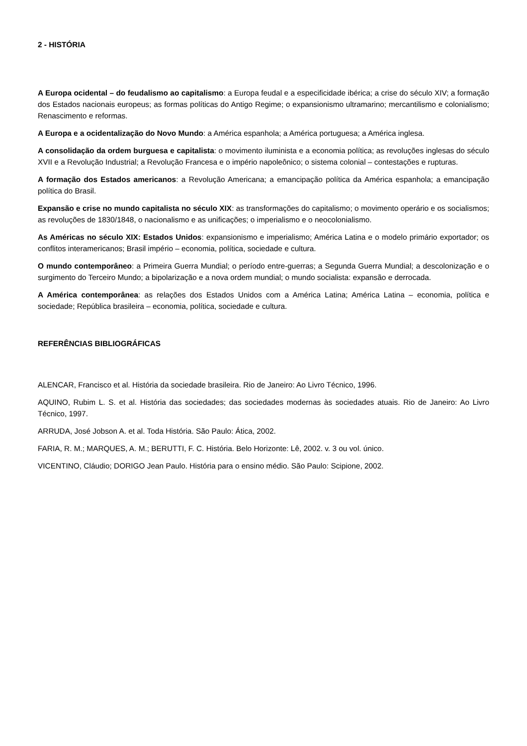2 - HISTÓRIA
A Europa ocidental – do feudalismo ao capitalismo: a Europa feudal e a especificidade ibérica; a crise do século XIV; a formação dos Estados nacionais europeus; as formas políticas do Antigo Regime; o expansionismo ultramarino; mercantilismo e colonialismo; Renascimento e reformas.
A Europa e a ocidentalização do Novo Mundo: a América espanhola; a América portuguesa; a América inglesa.
A consolidação da ordem burguesa e capitalista: o movimento iluminista e a economia política; as revoluções inglesas do século XVII e a Revolução Industrial; a Revolução Francesa e o império napoleônico; o sistema colonial – contestações e rupturas.
A formação dos Estados americanos: a Revolução Americana; a emancipação política da América espanhola; a emancipação política do Brasil.
Expansão e crise no mundo capitalista no século XIX: as transformações do capitalismo; o movimento operário e os socialismos; as revoluções de 1830/1848, o nacionalismo e as unificações; o imperialismo e o neocolonialismo.
As Américas no século XIX: Estados Unidos: expansionismo e imperialismo; América Latina e o modelo primário exportador; os conflitos interamericanos; Brasil império – economia, política, sociedade e cultura.
O mundo contemporâneo: a Primeira Guerra Mundial; o período entre-guerras; a Segunda Guerra Mundial; a descolonização e o surgimento do Terceiro Mundo; a bipolarização e a nova ordem mundial; o mundo socialista: expansão e derrocada.
A América contemporânea: as relações dos Estados Unidos com a América Latina; América Latina – economia, política e sociedade; República brasileira – economia, política, sociedade e cultura.
REFERÊNCIAS BIBLIOGRÁFICAS
ALENCAR, Francisco et al. História da sociedade brasileira. Rio de Janeiro: Ao Livro Técnico, 1996.
AQUINO, Rubim L. S. et al. História das sociedades; das sociedades modernas às sociedades atuais. Rio de Janeiro: Ao Livro Técnico, 1997.
ARRUDA, José Jobson A. et al. Toda História. São Paulo: Ática, 2002.
FARIA, R. M.; MARQUES, A. M.; BERUTTI, F. C. História. Belo Horizonte: Lê, 2002. v. 3 ou vol. único.
VICENTINO, Cláudio; DORIGO Jean Paulo. História para o ensino médio. São Paulo: Scipione, 2002.